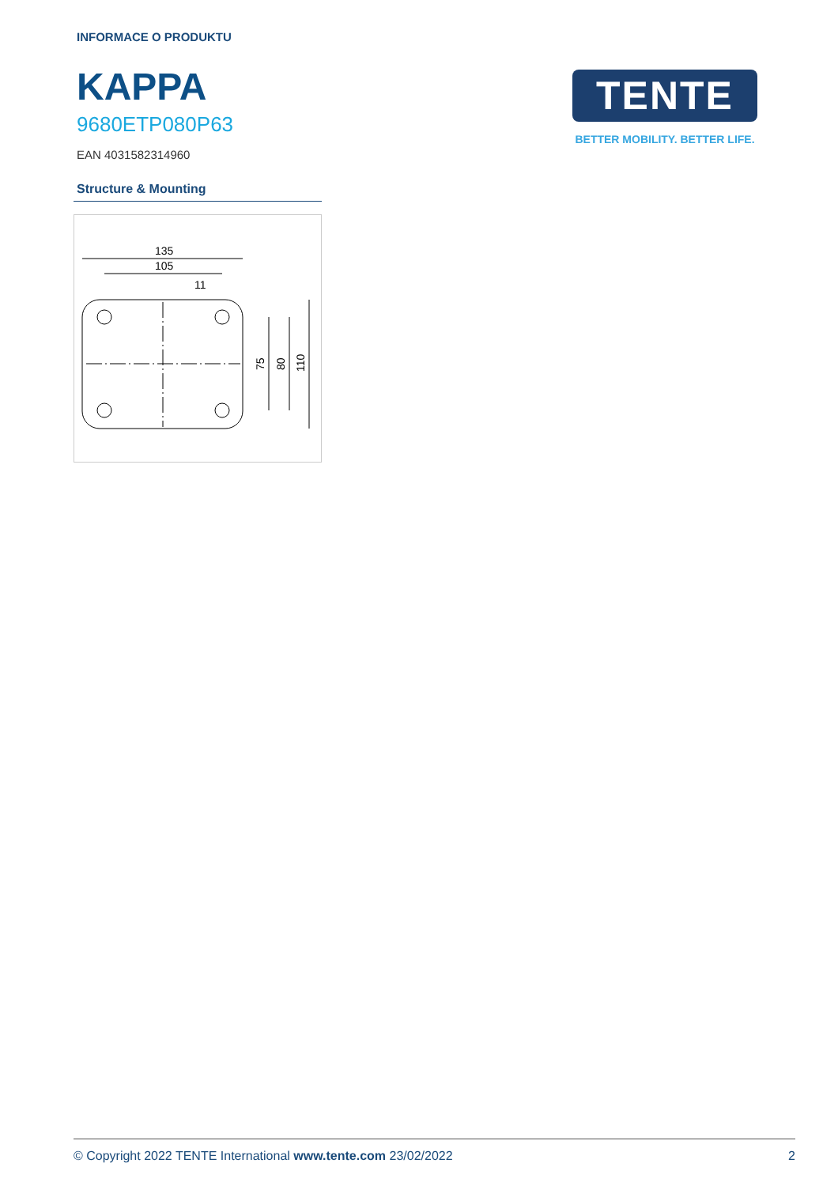INFORMACE O PRODUKTU
KAPPA
9680ETP080P63
EAN 4031582314960
Structure & Mounting
135
105
11
75
80
110
TENTE
BETTER MOBILITY. BETTER LIFE.
© Copyright 2022 TENTE International www.tente.com 23/02/2022 2